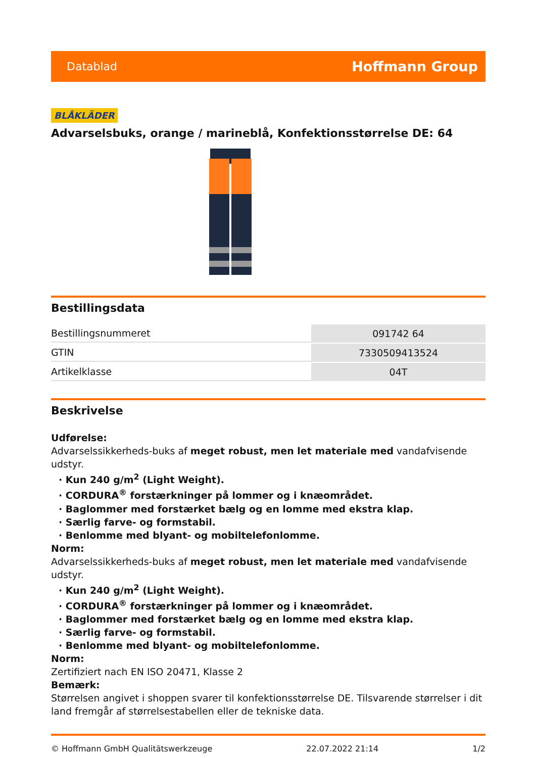Datablad Hoffmann Group
BLÅKLÄDER
Advarselsbuks, orange / marineblå, Konfektionsstørrelse DE: 64
Bestillingsdata
| Bestillingsnummeret | 091742 64 |
| GTIN | 7330509413524 |
| Artikelklasse | 04T |
Beskrivelse
Udførelse:
Advarselssikkerheds-buks af meget robust, men let materiale med vandafvisende udstyr.
· Kun 240 g/m<sup>2</sup> (Light Weight).
· CORDURA<sup>®</sup> forstærkninger på lommer og i knæområdet.
· Baglommer med forstærket bælg og en lomme med ekstra klap.
· Særlig farve- og formstabil.
· Benlomme med blyant- og mobiltelefonlomme.
Norm:
Advarselssikkerheds-buks af meget robust, men let materiale med vandafvisende udstyr.
· Kun 240 g/m<sup>2</sup> (Light Weight).
· CORDURA<sup>®</sup> forstærkninger på lommer og i knæområdet.
· Baglommer med forstærket bælg og en lomme med ekstra klap.
· Særlig farve- og formstabil.
· Benlomme med blyant- og mobiltelefonlomme.
Norm:
Zertifiziert nach EN ISO 20471, Klasse 2
Bemærk:
Størrelsen angivet i shoppen svarer til konfektionsstørrelse DE. Tilsvarende størrelser i dit land fremgår af størrelsestabellen eller de tekniske data.
© Hoffmann GmbH Qualitätswerkzeuge 22.07.2022 21:14 1/2